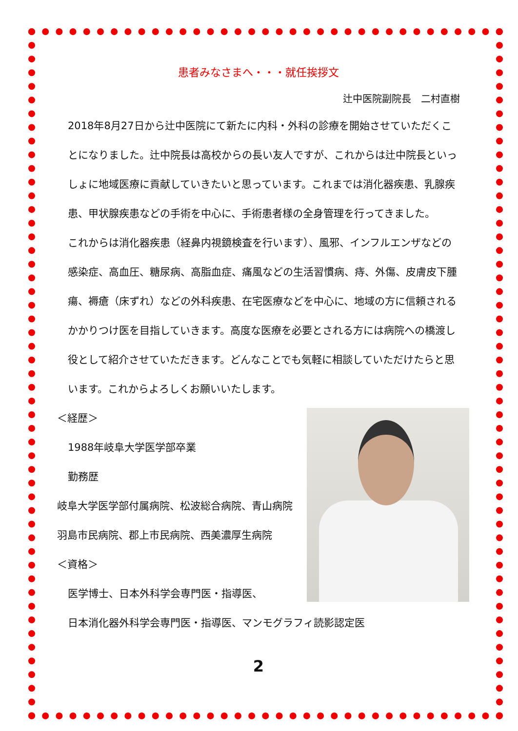患者みなさまへ・・・就任挨拶文
辻中医院副院長　二村直樹
2018年8月27日から辻中医院にて新たに内科・外科の診療を開始させていただくことになりました。辻中院長は高校からの長い友人ですが、これからは辻中院長といっしょに地域医療に貢献していきたいと思っています。これまでは消化器疾患、乳腺疾患、甲状腺疾患などの手術を中心に、手術患者様の全身管理を行ってきました。
これからは消化器疾患（経鼻内視鏡検査を行います）、風邪、インフルエンザなどの感染症、高血圧、糖尿病、高脂血症、痛風などの生活習慣病、痔、外傷、皮膚皮下腫瘍、褥瘡（床ずれ）などの外科疾患、在宅医療などを中心に、地域の方に信頼されるかかりつけ医を目指していきます。高度な医療を必要とされる方には病院への橋渡し役として紹介させていただきます。どんなことでも気軽に相談していただけたらと思います。これからよろしくお願いいたします。
＜経歴＞
1988年岐阜大学医学部卒業
勤務歴
岐阜大学医学部付属病院、松波総合病院、青山病院
羽島市民病院、郡上市民病院、西美濃厚生病院
＜資格＞
医学博士、日本外科学会専門医・指導医、
日本消化器外科学会専門医・指導医、マンモグラフィ読影認定医
2